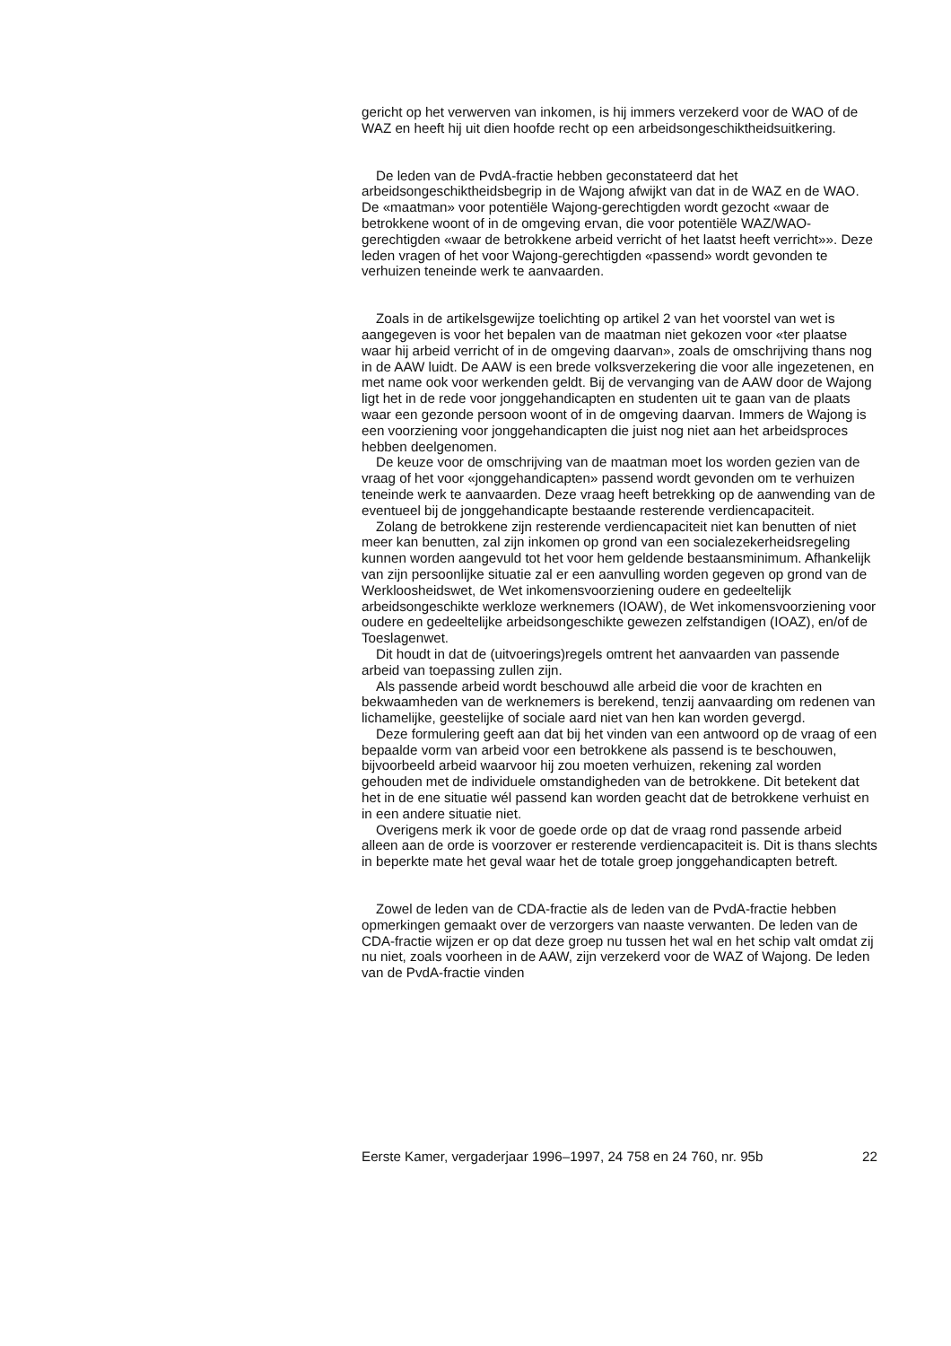gericht op het verwerven van inkomen, is hij immers verzekerd voor de WAO of de WAZ en heeft hij uit dien hoofde recht op een arbeidsongeschiktheidsuitkering.
De leden van de PvdA-fractie hebben geconstateerd dat het arbeidsongeschiktheidsbegrip in de Wajong afwijkt van dat in de WAZ en de WAO. De «maatman» voor potentiële Wajong-gerechtigden wordt gezocht «waar de betrokkene woont of in de omgeving ervan, die voor potentiële WAZ/WAO-gerechtigden «waar de betrokkene arbeid verricht of het laatst heeft verricht»». Deze leden vragen of het voor Wajong-gerechtigden «passend» wordt gevonden te verhuizen teneinde werk te aanvaarden.
Zoals in de artikelsgewijze toelichting op artikel 2 van het voorstel van wet is aangegeven is voor het bepalen van de maatman niet gekozen voor «ter plaatse waar hij arbeid verricht of in de omgeving daarvan», zoals de omschrijving thans nog in de AAW luidt. De AAW is een brede volksverzekering die voor alle ingezetenen, en met name ook voor werkenden geldt. Bij de vervanging van de AAW door de Wajong ligt het in de rede voor jonggehandicapten en studenten uit te gaan van de plaats waar een gezonde persoon woont of in de omgeving daarvan. Immers de Wajong is een voorziening voor jonggehandicapten die juist nog niet aan het arbeidsproces hebben deelgenomen.
De keuze voor de omschrijving van de maatman moet los worden gezien van de vraag of het voor «jonggehandicapten» passend wordt gevonden om te verhuizen teneinde werk te aanvaarden. Deze vraag heeft betrekking op de aanwending van de eventueel bij de jonggehandicapte bestaande resterende verdiencapaciteit.
Zolang de betrokkene zijn resterende verdiencapaciteit niet kan benutten of niet meer kan benutten, zal zijn inkomen op grond van een socialezekerheidsregeling kunnen worden aangevuld tot het voor hem geldende bestaansminimum. Afhankelijk van zijn persoonlijke situatie zal er een aanvulling worden gegeven op grond van de Werkloosheidswet, de Wet inkomensvoorziening oudere en gedeeltelijk arbeidsongeschikte werkloze werknemers (IOAW), de Wet inkomensvoorziening voor oudere en gedeeltelijke arbeidsongeschikte gewezen zelfstandigen (IOAZ), en/of de Toeslagenwet.
Dit houdt in dat de (uitvoerings)regels omtrent het aanvaarden van passende arbeid van toepassing zullen zijn.
Als passende arbeid wordt beschouwd alle arbeid die voor de krachten en bekwaamheden van de werknemers is berekend, tenzij aanvaarding om redenen van lichamelijke, geestelijke of sociale aard niet van hen kan worden gevergd.
Deze formulering geeft aan dat bij het vinden van een antwoord op de vraag of een bepaalde vorm van arbeid voor een betrokkene als passend is te beschouwen, bijvoorbeeld arbeid waarvoor hij zou moeten verhuizen, rekening zal worden gehouden met de individuele omstandigheden van de betrokkene. Dit betekent dat het in de ene situatie wél passend kan worden geacht dat de betrokkene verhuist en in een andere situatie niet.
Overigens merk ik voor de goede orde op dat de vraag rond passende arbeid alleen aan de orde is voorzover er resterende verdiencapaciteit is. Dit is thans slechts in beperkte mate het geval waar het de totale groep jonggehandicapten betreft.
Zowel de leden van de CDA-fractie als de leden van de PvdA-fractie hebben opmerkingen gemaakt over de verzorgers van naaste verwanten. De leden van de CDA-fractie wijzen er op dat deze groep nu tussen het wal en het schip valt omdat zij nu niet, zoals voorheen in de AAW, zijn verzekerd voor de WAZ of Wajong. De leden van de PvdA-fractie vinden
Eerste Kamer, vergaderjaar 1996–1997, 24 758 en 24 760, nr. 95b 22